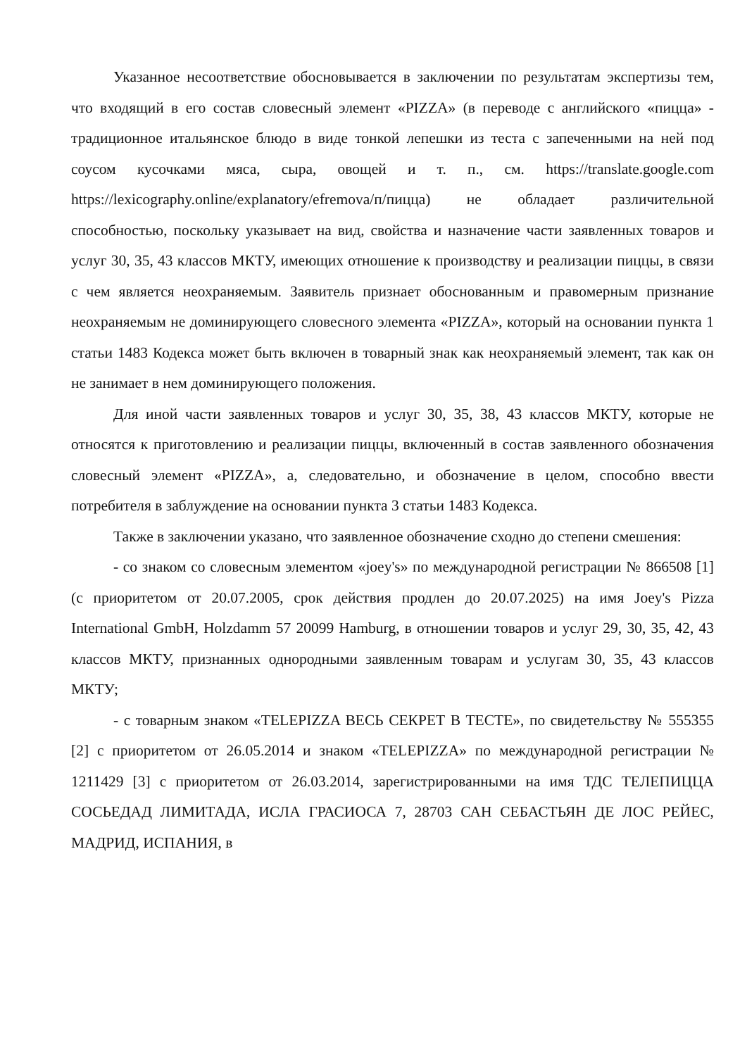Указанное несоответствие обосновывается в заключении по результатам экспертизы тем, что входящий в его состав словесный элемент «PIZZA» (в переводе с английского «пицца» - традиционное итальянское блюдо в виде тонкой лепешки из теста с запеченными на ней под соусом кусочками мяса, сыра, овощей и т. п., см. https://translate.google.com https://lexicography.online/explanatory/efremova/п/пицца) не обладает различительной способностью, поскольку указывает на вид, свойства и назначение части заявленных товаров и услуг 30, 35, 43 классов МКТУ, имеющих отношение к производству и реализации пиццы, в связи с чем является неохраняемым. Заявитель признает обоснованным и правомерным признание неохраняемым не доминирующего словесного элемента «PIZZA», который на основании пункта 1 статьи 1483 Кодекса может быть включен в товарный знак как неохраняемый элемент, так как он не занимает в нем доминирующего положения.
Для иной части заявленных товаров и услуг 30, 35, 38, 43 классов МКТУ, которые не относятся к приготовлению и реализации пиццы, включенный в состав заявленного обозначения словесный элемент «PIZZA», а, следовательно, и обозначение в целом, способно ввести потребителя в заблуждение на основании пункта 3 статьи 1483 Кодекса.
Также в заключении указано, что заявленное обозначение сходно до степени смешения:
- со знаком со словесным элементом «joey's» по международной регистрации № 866508 [1] (с приоритетом от 20.07.2005, срок действия продлен до 20.07.2025) на имя Joey's Pizza International GmbH, Holzdamm 57 20099 Hamburg, в отношении товаров и услуг 29, 30, 35, 42, 43 классов МКТУ, признанных однородными заявленным товарам и услугам 30, 35, 43 классов МКТУ;
- с товарным знаком «TELEPIZZA ВЕСЬ СЕКРЕТ В ТЕСТЕ», по свидетельству № 555355 [2] с приоритетом от 26.05.2014 и знаком «TELEPIZZA» по международной регистрации № 1211429 [3] с приоритетом от 26.03.2014, зарегистрированными на имя ТДС ТЕЛЕПИЦЦА СОСЬЕДАД ЛИМИТАДА, ИСЛА ГРАСИОСА 7, 28703 САН СЕБАСТЬЯН ДЕ ЛОС РЕЙЕС, МАДРИД, ИСПАНИЯ, в